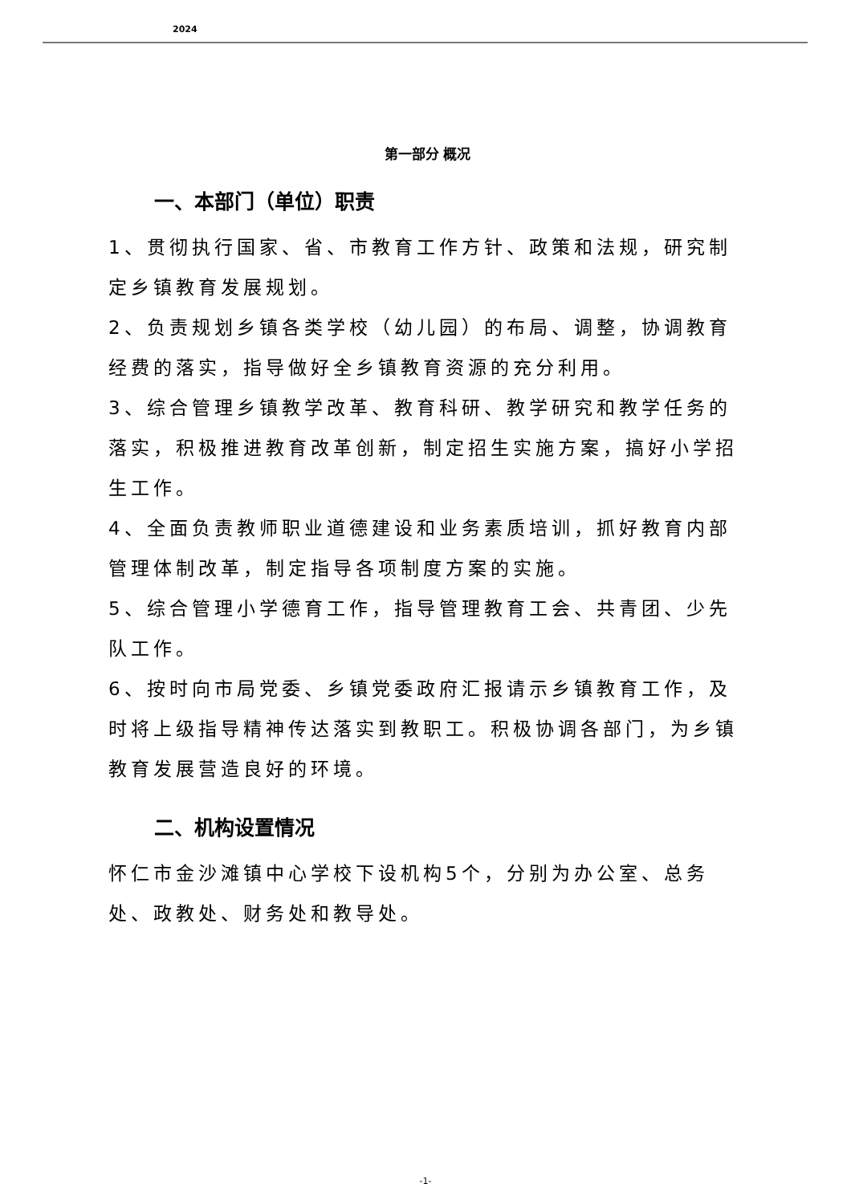2024
第一部分 概况
一、本部门（单位）职责
1、贯彻执行国家、省、市教育工作方针、政策和法规，研究制定乡镇教育发展规划。
2、负责规划乡镇各类学校（幼儿园）的布局、调整，协调教育经费的落实，指导做好全乡镇教育资源的充分利用。
3、综合管理乡镇教学改革、教育科研、教学研究和教学任务的落实，积极推进教育改革创新，制定招生实施方案，搞好小学招生工作。
4、全面负责教师职业道德建设和业务素质培训，抓好教育内部管理体制改革，制定指导各项制度方案的实施。
5、综合管理小学德育工作，指导管理教育工会、共青团、少先队工作。
6、按时向市局党委、乡镇党委政府汇报请示乡镇教育工作，及时将上级指导精神传达落实到教职工。积极协调各部门，为乡镇教育发展营造良好的环境。
二、机构设置情况
怀仁市金沙滩镇中心学校下设机构5个，分别为办公室、总务处、政教处、财务处和教导处。
-1-